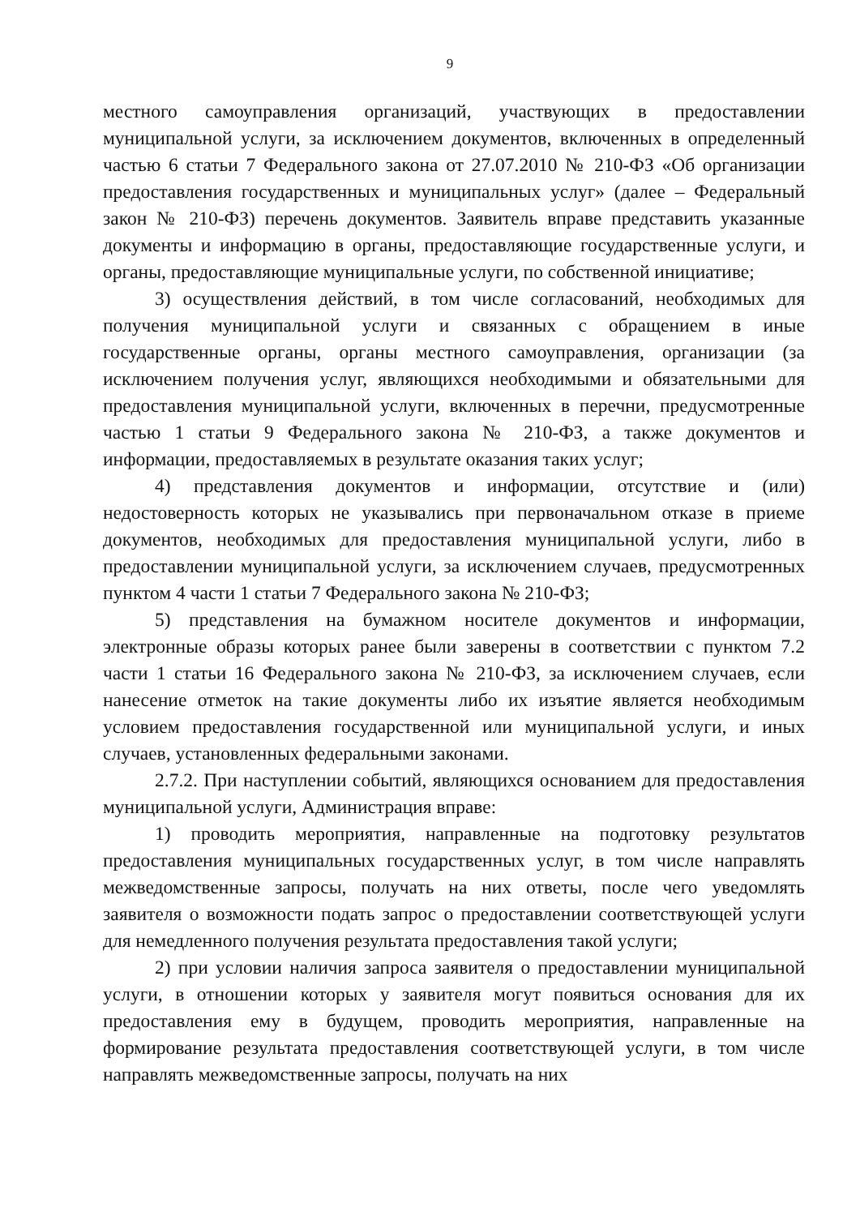9
местного самоуправления организаций, участвующих в предоставлении муниципальной услуги, за исключением документов, включенных в определенный частью 6 статьи 7 Федерального закона от 27.07.2010 № 210-ФЗ «Об организации предоставления государственных и муниципальных услуг» (далее – Федеральный закон № 210-ФЗ) перечень документов. Заявитель вправе представить указанные документы и информацию в органы, предоставляющие государственные услуги, и органы, предоставляющие муниципальные услуги, по собственной инициативе;
3) осуществления действий, в том числе согласований, необходимых для получения муниципальной услуги и связанных с обращением в иные государственные органы, органы местного самоуправления, организации (за исключением получения услуг, являющихся необходимыми и обязательными для предоставления муниципальной услуги, включенных в перечни, предусмотренные частью 1 статьи 9 Федерального закона № 210-ФЗ, а также документов и информации, предоставляемых в результате оказания таких услуг;
4) представления документов и информации, отсутствие и (или) недостоверность которых не указывались при первоначальном отказе в приеме документов, необходимых для предоставления муниципальной услуги, либо в предоставлении муниципальной услуги, за исключением случаев, предусмотренных пунктом 4 части 1 статьи 7 Федерального закона № 210-ФЗ;
5) представления на бумажном носителе документов и информации, электронные образы которых ранее были заверены в соответствии с пунктом 7.2 части 1 статьи 16 Федерального закона № 210-ФЗ, за исключением случаев, если нанесение отметок на такие документы либо их изъятие является необходимым условием предоставления государственной или муниципальной услуги, и иных случаев, установленных федеральными законами.
2.7.2. При наступлении событий, являющихся основанием для предоставления муниципальной услуги, Администрация вправе:
1) проводить мероприятия, направленные на подготовку результатов предоставления муниципальных государственных услуг, в том числе направлять межведомственные запросы, получать на них ответы, после чего уведомлять заявителя о возможности подать запрос о предоставлении соответствующей услуги для немедленного получения результата предоставления такой услуги;
2) при условии наличия запроса заявителя о предоставлении муниципальной услуги, в отношении которых у заявителя могут появиться основания для их предоставления ему в будущем, проводить мероприятия, направленные на формирование результата предоставления соответствующей услуги, в том числе направлять межведомственные запросы, получать на них